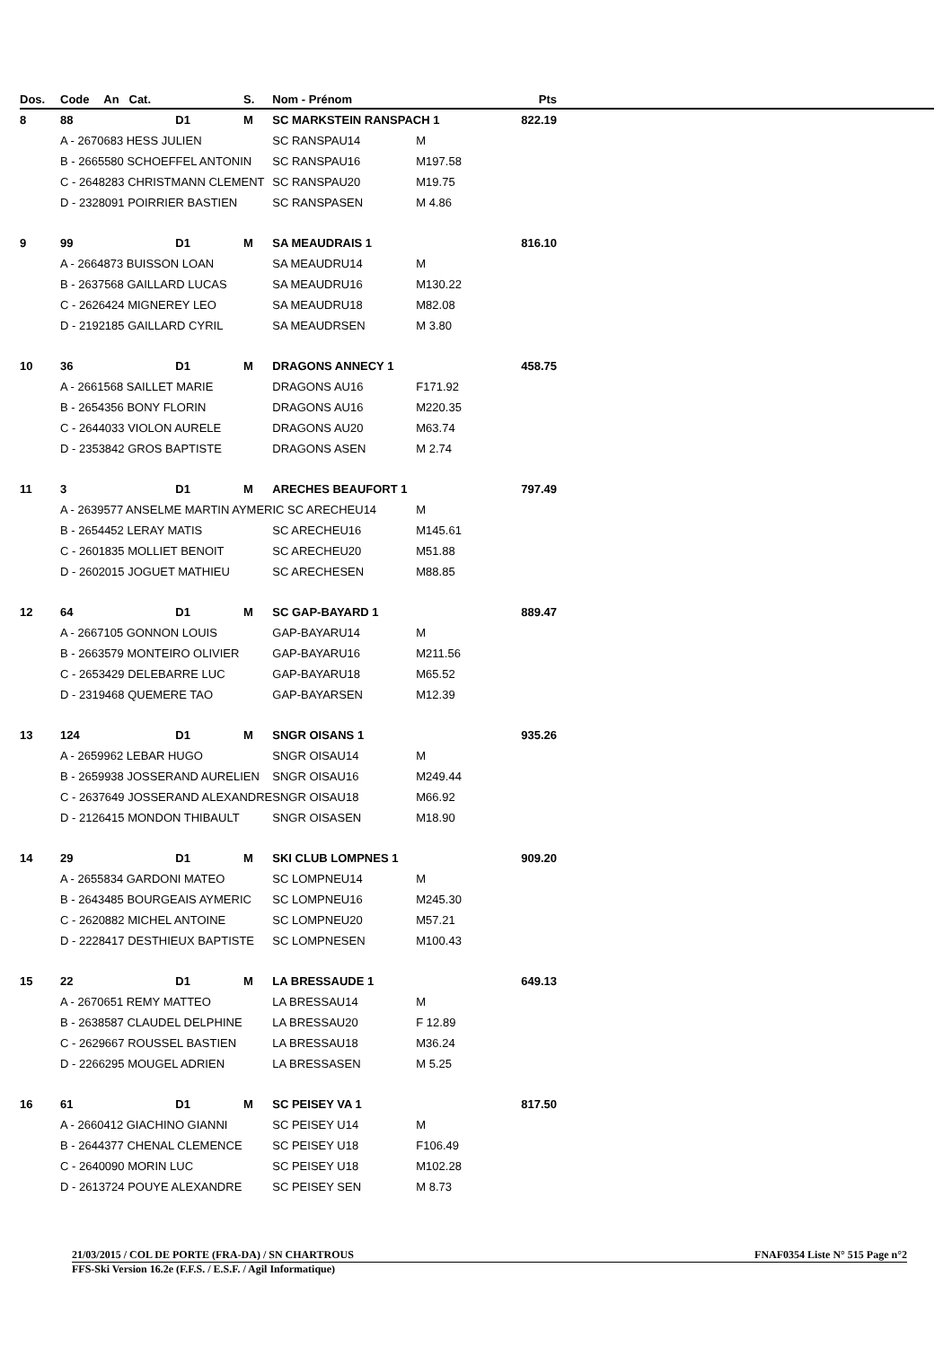| Dos. | Code | An Cat. | S. | Nom - Prénom | | Pts |
| --- | --- | --- | --- | --- | --- | --- |
| 8 | 88 | D1 | M | SC MARKSTEIN RANSPACH 1 | | 822.19 |
| | A - 2670683 HESS JULIEN | | | SC RANSPAU14 | M | |
| | B - 2665580 SCHOEFFEL ANTONIN | | | SC RANSPAU16 | M197.58 | |
| | C - 2648283 CHRISTMANN CLEMENT | | | SC RANSPAU20 | M19.75 | |
| | D - 2328091 POIRRIER BASTIEN | | | SC RANSPASEN | M 4.86 | |
| 9 | 99 | D1 | M | SA MEAUDRAIS 1 | | 816.10 |
| | A - 2664873 BUISSON LOAN | | | SA MEAUDRU14 | M | |
| | B - 2637568 GAILLARD LUCAS | | | SA MEAUDRU16 | M130.22 | |
| | C - 2626424 MIGNEREY LEO | | | SA MEAUDRU18 | M82.08 | |
| | D - 2192185 GAILLARD CYRIL | | | SA MEAUDRSEN | M 3.80 | |
| 10 | 36 | D1 | M | DRAGONS ANNECY 1 | | 458.75 |
| | A - 2661568 SAILLET MARIE | | | DRAGONS AU16 | F171.92 | |
| | B - 2654356 BONY FLORIN | | | DRAGONS AU16 | M220.35 | |
| | C - 2644033 VIOLON AURELE | | | DRAGONS AU20 | M63.74 | |
| | D - 2353842 GROS BAPTISTE | | | DRAGONS ASEN | M 2.74 | |
| 11 | 3 | D1 | M | ARECHES BEAUFORT 1 | | 797.49 |
| | A - 2639577 ANSELME MARTIN AYMERIC SC ARECHEU14 | | | | M | |
| | B - 2654452 LERAY MATIS | | | SC ARECHEU16 | M145.61 | |
| | C - 2601835 MOLLIET BENOIT | | | SC ARECHEU20 | M51.88 | |
| | D - 2602015 JOGUET MATHIEU | | | SC ARECHESEN | M88.85 | |
| 12 | 64 | D1 | M | SC GAP-BAYARD 1 | | 889.47 |
| | A - 2667105 GONNON LOUIS | | | GAP-BAYARU14 | M | |
| | B - 2663579 MONTEIRO OLIVIER | | | GAP-BAYARU16 | M211.56 | |
| | C - 2653429 DELEBARRE LUC | | | GAP-BAYARU18 | M65.52 | |
| | D - 2319468 QUEMERE TAO | | | GAP-BAYARSEN | M12.39 | |
| 13 | 124 | D1 | M | SNGR OISANS 1 | | 935.26 |
| | A - 2659962 LEBAR HUGO | | | SNGR OISAU14 | M | |
| | B - 2659938 JOSSERAND AURELIEN | | | SNGR OISAU16 | M249.44 | |
| | C - 2637649 JOSSERAND ALEXANDRE | | | SNGR OISAU18 | M66.92 | |
| | D - 2126415 MONDON THIBAULT | | | SNGR OISASEN | M18.90 | |
| 14 | 29 | D1 | M | SKI CLUB LOMPNES 1 | | 909.20 |
| | A - 2655834 GARDONI MATEO | | | SC LOMPNEU14 | M | |
| | B - 2643485 BOURGEAIS AYMERIC | | | SC LOMPNEU16 | M245.30 | |
| | C - 2620882 MICHEL ANTOINE | | | SC LOMPNEU20 | M57.21 | |
| | D - 2228417 DESTHIEUX BAPTISTE | | | SC LOMPNESEN | M100.43 | |
| 15 | 22 | D1 | M | LA BRESSAUDE 1 | | 649.13 |
| | A - 2670651 REMY MATTEO | | | LA BRESSAU14 | M | |
| | B - 2638587 CLAUDEL DELPHINE | | | LA BRESSAU20 | F 12.89 | |
| | C - 2629667 ROUSSEL BASTIEN | | | LA BRESSAU18 | M36.24 | |
| | D - 2266295 MOUGEL ADRIEN | | | LA BRESSASEN | M 5.25 | |
| 16 | 61 | D1 | M | SC PEISEY VA 1 | | 817.50 |
| | A - 2660412 GIACHINO GIANNI | | | SC PEISEY U14 | M | |
| | B - 2644377 CHENAL CLEMENCE | | | SC PEISEY U18 | F106.49 | |
| | C - 2640090 MORIN LUC | | | SC PEISEY U18 | M102.28 | |
| | D - 2613724 POUYE ALEXANDRE | | | SC PEISEY SEN | M 8.73 | |
21/03/2015 / COL DE PORTE (FRA-DA) / SN CHARTROUS FNAF0354 Liste N° 515 Page n°2
FFS-Ski Version 16.2e (F.F.S. / E.S.F. / Agil Informatique)